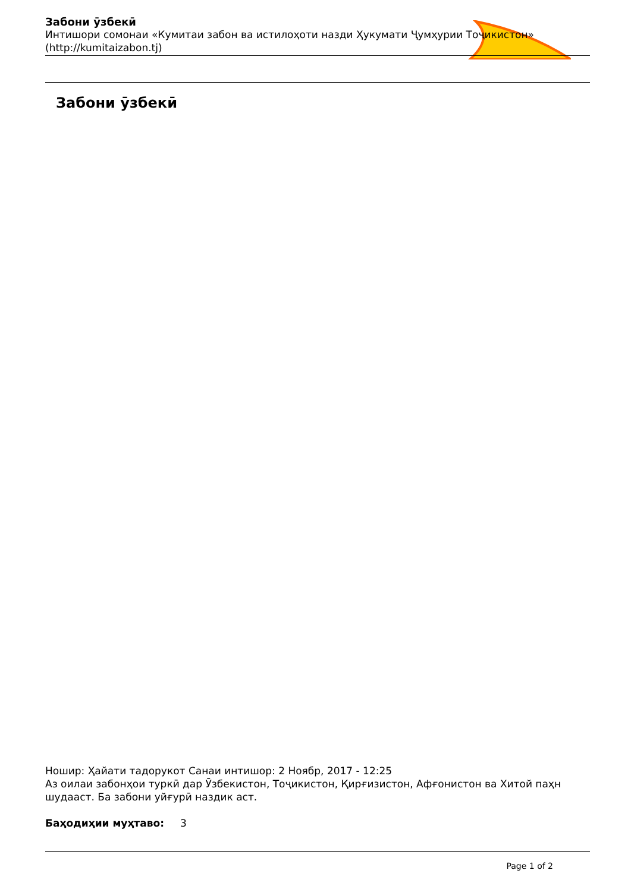Забони ӯзбекӣ
Интишори сомонаи «Кумитаи забон ва истилоҳоти назди Ҳукумати Ҷумҳурии Тоҷикистон» (http://kumitaizabon.tj)
Забони ӯзбекӣ
Ношир: Ҳайати тадорукот Санаи интишор: 2 Ноябр, 2017 - 12:25
Аз оилаи забонҳои туркӣ дар Ӯзбекистон, Тоҷикистон, Қирғизистон, Афғонистон ва Хитой паҳн шудааст. Ба забони уйғурӣ наздик аст.
Баҳодиҳии муҳтаво: 3
Page 1 of 2